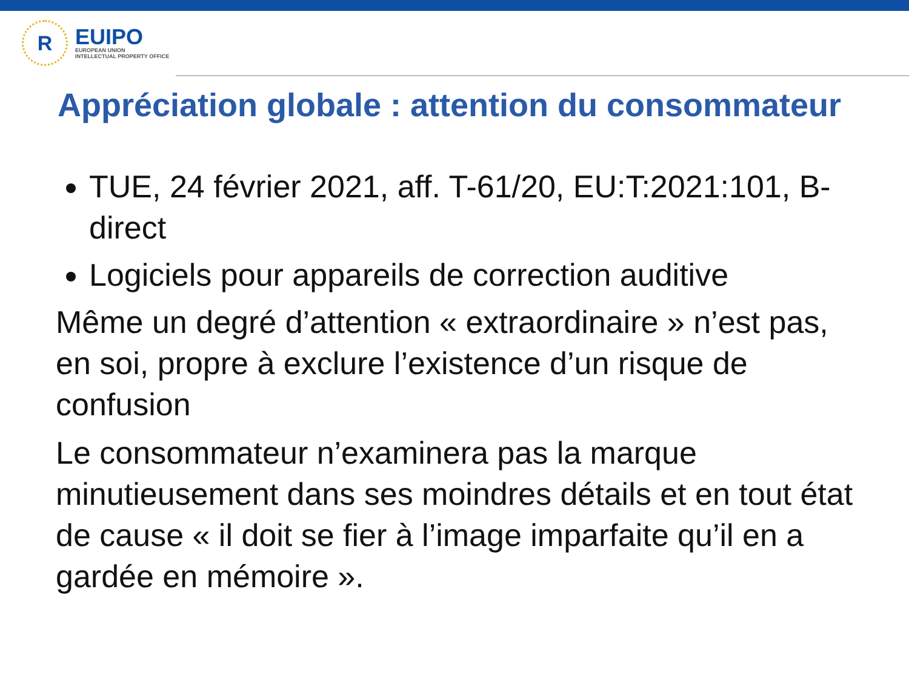R
EUIPO
EUROPEAN UNION
INTELLECTUAL PROPERTY OFFICE
Appréciation globale : attention du consommateur
TUE, 24 février 2021, aff. T-61/20, EU:T:2021:101, B-direct
Logiciels pour appareils de correction auditive
Même un degré d’attention « extraordinaire » n’est pas, en soi, propre à exclure l’existence d’un risque de confusion
Le consommateur n’examinera pas la marque minutieusement dans ses moindres détails et en tout état de cause « il doit se fier à l’image imparfaite qu’il en a gardée en mémoire ».